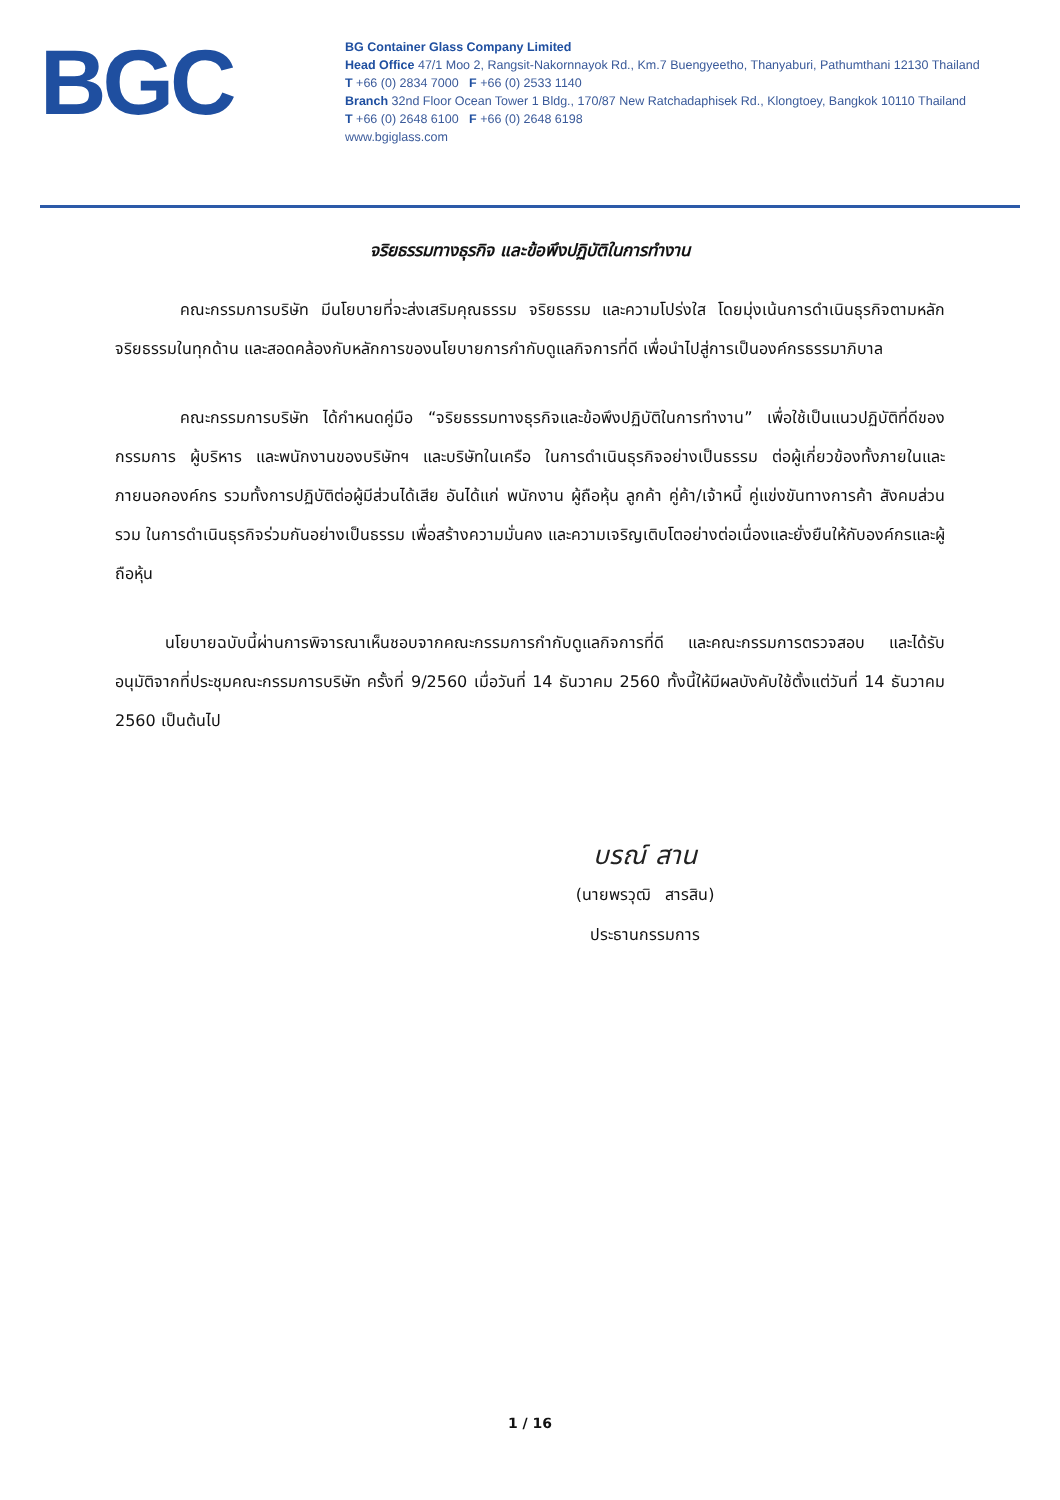BGC
BG Container Glass Company Limited
Head Office 47/1 Moo 2, Rangsit-Nakornnayok Rd., Km.7 Buengyeetho, Thanyaburi, Pathumthani 12130 Thailand
T +66 (0) 2834 7000 F +66 (0) 2533 1140
Branch 32nd Floor Ocean Tower 1 Bldg., 170/87 New Ratchadaphisek Rd., Klongtoey, Bangkok 10110 Thailand
T +66 (0) 2648 6100 F +66 (0) 2648 6198
www.bgiglass.com
จริยธรรมทางธุรกิจ และข้อพึงปฏิบัติในการทำงาน
คณะกรรมการบริษัท มีนโยบายที่จะส่งเสริมคุณธรรม จริยธรรม และความโปร่งใส โดยมุ่งเน้นการดำเนินธุรกิจตามหลักจริยธรรมในทุกด้าน และสอดคล้องกับหลักการของนโยบายการกำกับดูแลกิจการที่ดี เพื่อนำไปสู่การเป็นองค์กรธรรมาภิบาล
คณะกรรมการบริษัท ได้กำหนดคู่มือ “จริยธรรมทางธุรกิจและข้อพึงปฏิบัติในการทำงาน” เพื่อใช้เป็นแนวปฏิบัติที่ดีของกรรมการ ผู้บริหาร และพนักงานของบริษัทฯ และบริษัทในเครือ ในการดำเนินธุรกิจอย่างเป็นธรรม ต่อผู้เกี่ยวข้องทั้งภายในและภายนอกองค์กร รวมทั้งการปฏิบัติต่อผู้มีส่วนได้เสีย อันได้แก่ พนักงาน ผู้ถือหุ้น ลูกค้า คู่ค้า/เจ้าหนี้ คู่แข่งขันทางการค้า สังคมส่วนรวม ในการดำเนินธุรกิจร่วมกันอย่างเป็นธรรม เพื่อสร้างความมั่นคง และความเจริญเติบโตอย่างต่อเนื่องและยั่งยืนให้กับองค์กรและผู้ถือหุ้น
นโยบายฉบับนี้ผ่านการพิจารณาเห็นชอบจากคณะกรรมการกำกับดูแลกิจการที่ดี และคณะกรรมการตรวจสอบ และได้รับอนุมัติจากที่ประชุมคณะกรรมการบริษัท ครั้งที่ 9/2560 เมื่อวันที่ 14 ธันวาคม 2560 ทั้งนี้ให้มีผลบังคับใช้ตั้งแต่วันที่ 14 ธันวาคม 2560 เป็นต้นไป
บรณ์ สาน
(นายพรวุฒิ สารสิน)
ประธานกรรมการ
1 / 16